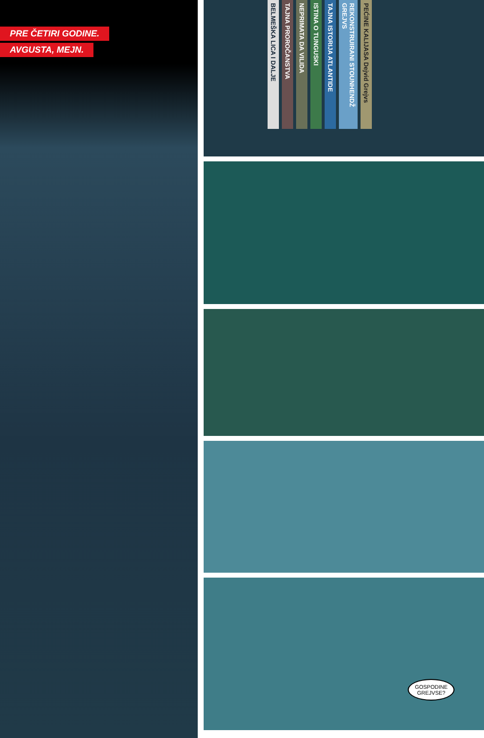PRE ČETIRI GODINE.
AVGUSTA, MEJN.
BELMEŠKA LICA I DALJE
TAJNA PROROČANSTVA
NEPRIMATA DA VILIDA
ISTINA O TUNGUSKI
TAJNA ISTORIJA ATLANTIDE
REKONSTRUIRANI STOUNHENDŽ GREJVS
PEĆINE KALIJASA Dejvid Grejvs
GOSPODINE
GREJVSE?